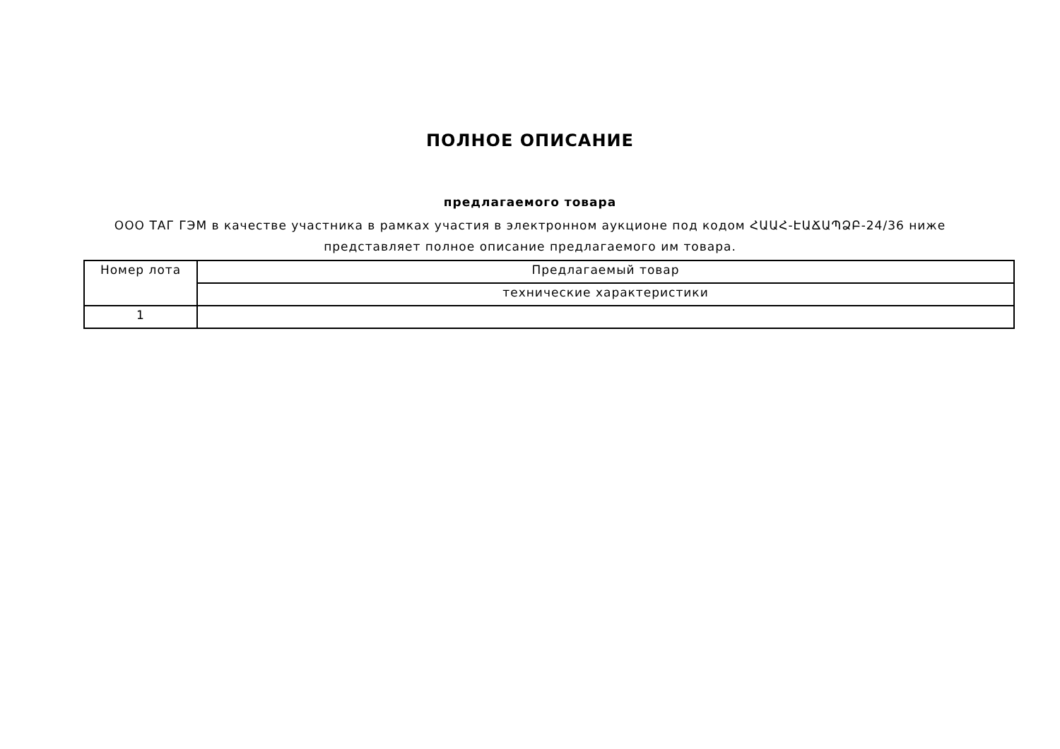ПОЛНОЕ ОПИСАНИЕ
предлагаемого товара
ООО ТАГ ГЭМ в качестве участника в рамках участия в электронном аукционе под кодом ՀԱԱՀ-ԷԱՃԱՊՁԲ-24/36 ниже представляет полное описание предлагаемого им товара.
| Номер лота | Предлагаемый товар |
| --- | --- |
| | технические характеристики |
| 1 | |